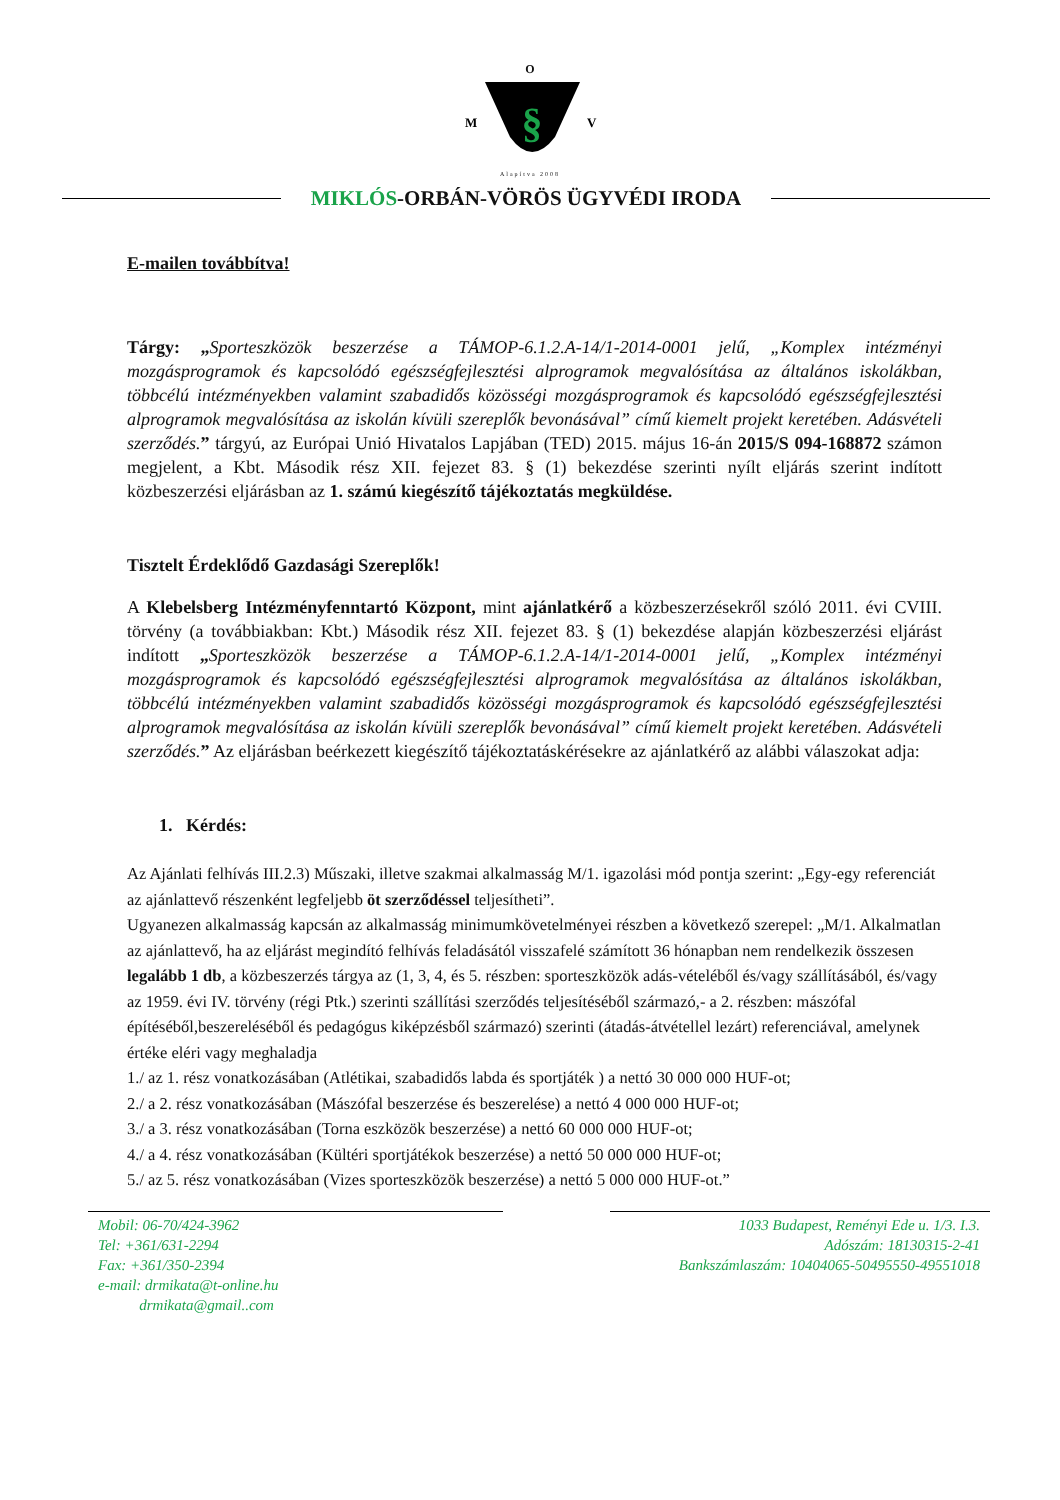O
M
§
V
Alapítva 2008
MIKLÓS-ORBÁN-VÖRÖS ÜGYVÉDI IRODA
E-mailen továbbítva!
Tárgy: „Sporteszközök beszerzése a TÁMOP-6.1.2.A-14/1-2014-0001 jelű, „Komplex intézményi mozgásprogramok és kapcsolódó egészségfejlesztési alprogramok megvalósítása az általános iskolákban, többcélú intézményekben valamint szabadidős közösségi mozgásprogramok és kapcsolódó egészségfejlesztési alprogramok megvalósítása az iskolán kívüli szereplők bevonásával” című kiemelt projekt keretében. Adásvételi szerződés.” tárgyú, az Európai Unió Hivatalos Lapjában (TED) 2015. május 16-án 2015/S 094-168872 számon megjelent, a Kbt. Második rész XII. fejezet 83. § (1) bekezdése szerinti nyílt eljárás szerint indított közbeszerzési eljárásban az 1. számú kiegészítő tájékoztatás megküldése.
Tisztelt Érdeklődő Gazdasági Szereplők!
A Klebelsberg Intézményfenntartó Központ, mint ajánlatkérő a közbeszerzésekről szóló 2011. évi CVIII. törvény (a továbbiakban: Kbt.) Második rész XII. fejezet 83. § (1) bekezdése alapján közbeszerzési eljárást indított „Sporteszközök beszerzése a TÁMOP-6.1.2.A-14/1-2014-0001 jelű, „Komplex intézményi mozgásprogramok és kapcsolódó egészségfejlesztési alprogramok megvalósítása az általános iskolákban, többcélú intézményekben valamint szabadidős közösségi mozgásprogramok és kapcsolódó egészségfejlesztési alprogramok megvalósítása az iskolán kívüli szereplők bevonásával” című kiemelt projekt keretében. Adásvételi szerződés.” Az eljárásban beérkezett kiegészítő tájékoztatáskérésekre az ajánlatkérő az alábbi válaszokat adja:
1. Kérdés:
Az Ajánlati felhívás III.2.3) Műszaki, illetve szakmai alkalmasság M/1. igazolási mód pontja szerint: „Egy-egy referenciát az ajánlattevő részenként legfeljebb öt szerződéssel teljesítheti”.
Ugyanezen alkalmasság kapcsán az alkalmasság minimumkövetelményei részben a következő szerepel: „M/1. Alkalmatlan az ajánlattevő, ha az eljárást megindító felhívás feladásától visszafelé számított 36 hónapban nem rendelkezik összesen legalább 1 db, a közbeszerzés tárgya az (1, 3, 4, és 5. részben: sporteszközök adás-vételéből és/vagy szállításából, és/vagy az 1959. évi IV. törvény (régi Ptk.) szerinti szállítási szerződés teljesítéséből származó,- a 2. részben: mászófal építéséből,beszereléséből és pedagógus kiképzésből származó) szerinti (átadás-átvétellel lezárt) referenciával, amelynek értéke eléri vagy meghaladja
1./ az 1. rész vonatkozásában (Atlétikai, szabadidős labda és sportjáték ) a nettó 30 000 000 HUF-ot;
2./ a 2. rész vonatkozásában (Mászófal beszerzése és beszerelése) a nettó 4 000 000 HUF-ot;
3./ a 3. rész vonatkozásában (Torna eszközök beszerzése) a nettó 60 000 000 HUF-ot;
4./ a 4. rész vonatkozásában (Kültéri sportjátékok beszerzése) a nettó 50 000 000 HUF-ot;
5./ az 5. rész vonatkozásában (Vizes sporteszközök beszerzése) a nettó 5 000 000 HUF-ot.”
Mobil: 06-70/424-3962
Tel: +361/631-2294
Fax: +361/350-2394
e-mail: drmikata@t-online.hu
drmikata@gmail..com
1033 Budapest, Reményi Ede u. 1/3. I.3.
Adószám: 18130315-2-41
Bankszámlaszám: 10404065-50495550-49551018